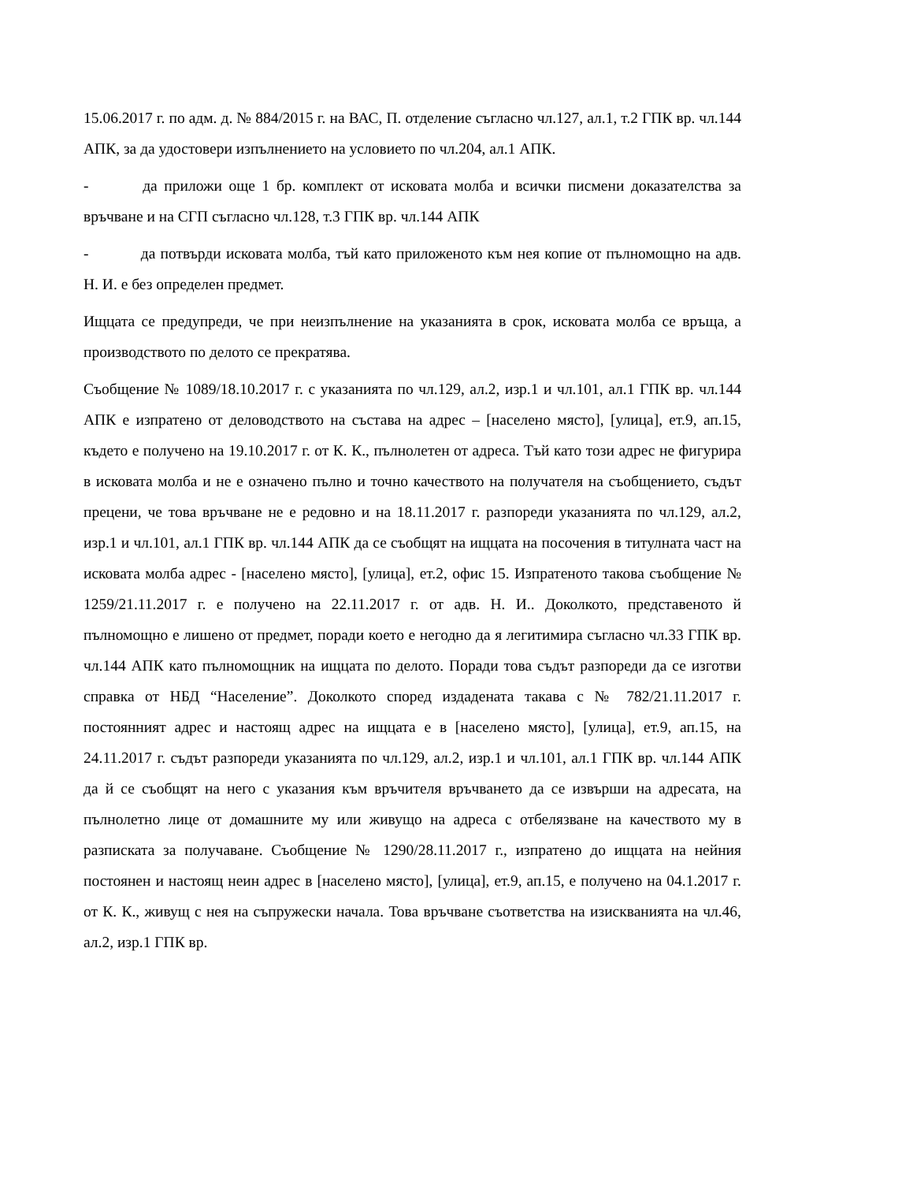15.06.2017 г. по адм. д. № 884/2015 г. на ВАС, П. отделение съгласно чл.127, ал.1, т.2 ГПК вр. чл.144 АПК, за да удостовери изпълнението на условието по чл.204, ал.1 АПК.
- да приложи още 1 бр. комплект от исковата молба и всички писмени доказателства за връчване и на СГП съгласно чл.128, т.3 ГПК вр. чл.144 АПК
- да потвърди исковата молба, тъй като приложеното към нея копие от пълномощно на адв. Н. И. е без определен предмет.
Ищцата се предупреди, че при неизпълнение на указанията в срок, исковата молба се връща, а производството по делото се прекратява.
Съобщение № 1089/18.10.2017 г. с указанията по чл.129, ал.2, изр.1 и чл.101, ал.1 ГПК вр. чл.144 АПК е изпратено от деловодството на състава на адрес – [населено място], [улица], ет.9, ап.15, където е получено на 19.10.2017 г. от К. К., пълнолетен от адреса. Тъй като този адрес не фигурира в исковата молба и не е означено пълно и точно качеството на получателя на съобщението, съдът прецени, че това връчване не е редовно и на 18.11.2017 г. разпореди указанията по чл.129, ал.2, изр.1 и чл.101, ал.1 ГПК вр. чл.144 АПК да се съобщят на ищцата на посочения в титулната част на исковата молба адрес - [населено място], [улица], ет.2, офис 15. Изпратеното такова съобщение № 1259/21.11.2017 г. е получено на 22.11.2017 г. от адв. Н. И.. Доколкото, представеното й пълномощно е лишено от предмет, поради което е негодно да я легитимира съгласно чл.33 ГПК вр. чл.144 АПК като пълномощник на ищцата по делото. Поради това съдът разпореди да се изготви справка от НБД “Население”. Доколкото според издадената такава с № 782/21.11.2017 г. постоянният адрес и настоящ адрес на ищцата е в [населено място], [улица], ет.9, ап.15, на 24.11.2017 г. съдът разпореди указанията по чл.129, ал.2, изр.1 и чл.101, ал.1 ГПК вр. чл.144 АПК да й се съобщят на него с указания към връчителя връчването да се извърши на адресата, на пълнолетно лице от домашните му или живущо на адреса с отбелязване на качеството му в разписката за получаване. Съобщение № 1290/28.11.2017 г., изпратено до ищцата на нейния постоянен и настоящ неин адрес в [населено място], [улица], ет.9, ап.15, е получено на 04.1.2017 г. от К. К., живущ с нея на съпружески начала. Това връчване съответства на изискванията на чл.46, ал.2, изр.1 ГПК вр.